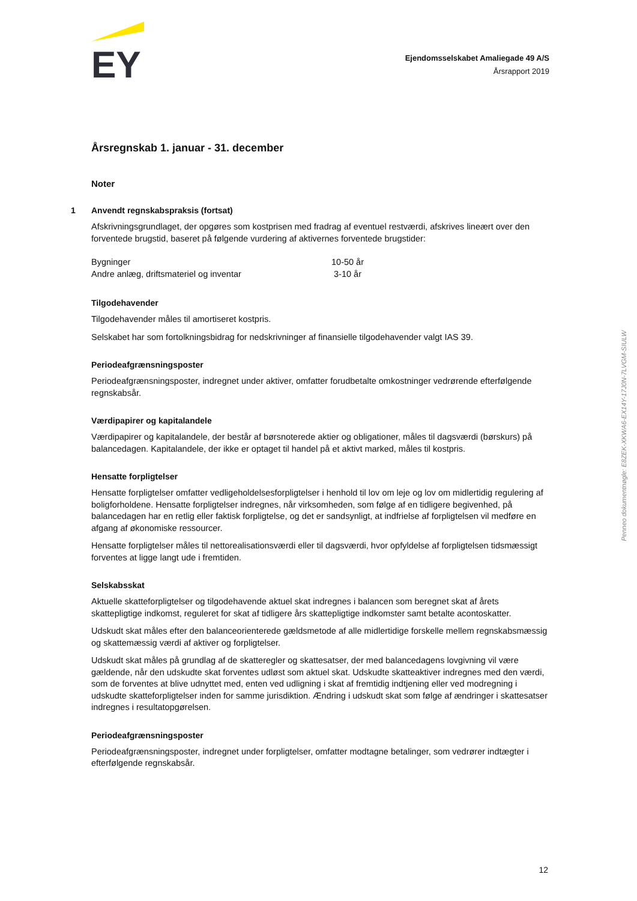EY
Ejendomsselskabet Amaliegade 49 A/S
Årsrapport 2019
Årsregnskab 1. januar - 31. december
Noter
1 Anvendt regnskabspraksis (fortsat)
Afskrivningsgrundlaget, der opgøres som kostprisen med fradrag af eventuel restværdi, afskrives lineært over den forventede brugstid, baseret på følgende vurdering af aktivernes forventede brugstider:
| Bygninger | 10-50 år |
| Andre anlæg, driftsmateriel og inventar | 3-10 år |
Tilgodehavender
Tilgodehavender måles til amortiseret kostpris.
Selskabet har som fortolkningsbidrag for nedskrivninger af finansielle tilgodehavender valgt IAS 39.
Periodeafgrænsningsposter
Periodeafgrænsningsposter, indregnet under aktiver, omfatter forudbetalte omkostninger vedrørende efterfølgende regnskabsår.
Værdipapirer og kapitalandele
Værdipapirer og kapitalandele, der består af børsnoterede aktier og obligationer, måles til dagsværdi (børskurs) på balancedagen. Kapitalandele, der ikke er optaget til handel på et aktivt marked, måles til kostpris.
Hensatte forpligtelser
Hensatte forpligtelser omfatter vedligeholdelsesforpligtelser i henhold til lov om leje og lov om midlertidig regulering af boligforholdene. Hensatte forpligtelser indregnes, når virksomheden, som følge af en tidligere begivenhed, på balancedagen har en retlig eller faktisk forpligtelse, og det er sandsynligt, at indfrielse af forpligtelsen vil medføre en afgang af økonomiske ressourcer.
Hensatte forpligtelser måles til nettorealisationsværdi eller til dagsværdi, hvor opfyldelse af forpligtelsen tidsmæssigt forventes at ligge langt ude i fremtiden.
Selskabsskat
Aktuelle skatteforpligtelser og tilgodehavende aktuel skat indregnes i balancen som beregnet skat af årets skattepligtige indkomst, reguleret for skat af tidligere års skattepligtige indkomster samt betalte acontoskatter.
Udskudt skat måles efter den balanceorienterede gældsmetode af alle midlertidige forskelle mellem regnskabsmæssig og skattemæssig værdi af aktiver og forpligtelser.
Udskudt skat måles på grundlag af de skatteregler og skattesatser, der med balancedagens lovgivning vil være gældende, når den udskudte skat forventes udløst som aktuel skat. Udskudte skatteaktiver indregnes med den værdi, som de forventes at blive udnyttet med, enten ved udligning i skat af fremtidig indtjening eller ved modregning i udskudte skatteforpligtelser inden for samme jurisdiktion. Ændring i udskudt skat som følge af ændringer i skattesatser indregnes i resultatopgørelsen.
Periodeafgrænsningsposter
Periodeafgrænsningsposter, indregnet under forpligtelser, omfatter modtagne betalinger, som vedrører indtægter i efterfølgende regnskabsår.
Penneo dokumentnøgle: E8ZEK-XKWA6-EX14Y-17J0N-7LVGM-SIULW
12